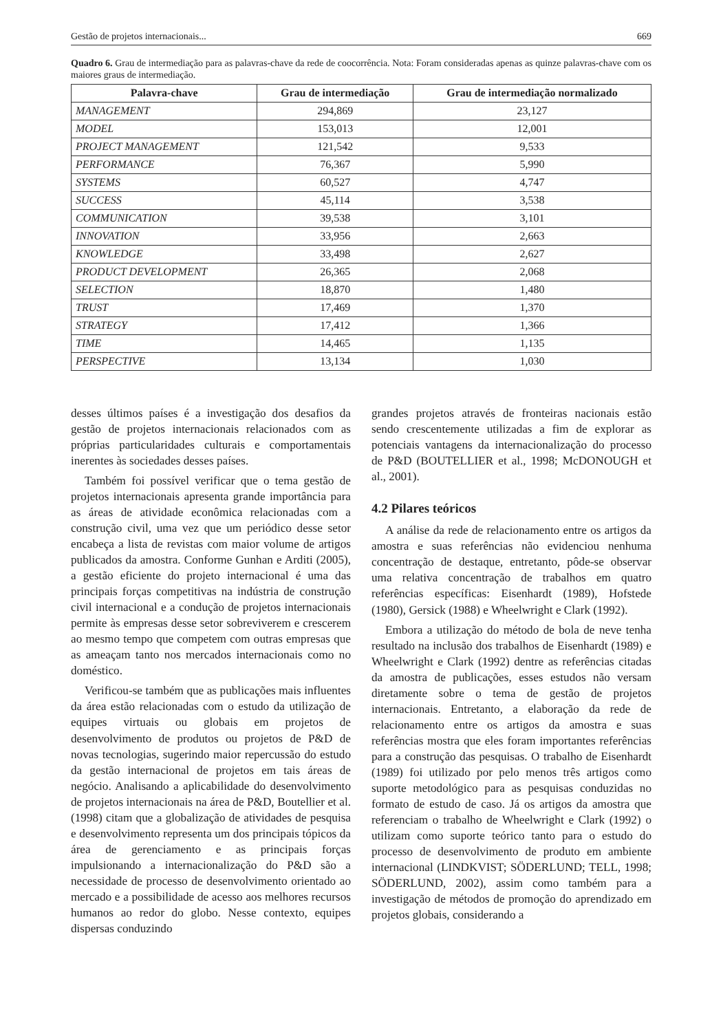Gestão de projetos internacionais... 669
Quadro 6. Grau de intermediação para as palavras-chave da rede de coocorrência. Nota: Foram consideradas apenas as quinze palavras-chave com os maiores graus de intermediação.
| Palavra-chave | Grau de intermediação | Grau de intermediação normalizado |
| --- | --- | --- |
| MANAGEMENT | 294,869 | 23,127 |
| MODEL | 153,013 | 12,001 |
| PROJECT MANAGEMENT | 121,542 | 9,533 |
| PERFORMANCE | 76,367 | 5,990 |
| SYSTEMS | 60,527 | 4,747 |
| SUCCESS | 45,114 | 3,538 |
| COMMUNICATION | 39,538 | 3,101 |
| INNOVATION | 33,956 | 2,663 |
| KNOWLEDGE | 33,498 | 2,627 |
| PRODUCT DEVELOPMENT | 26,365 | 2,068 |
| SELECTION | 18,870 | 1,480 |
| TRUST | 17,469 | 1,370 |
| STRATEGY | 17,412 | 1,366 |
| TIME | 14,465 | 1,135 |
| PERSPECTIVE | 13,134 | 1,030 |
desses últimos países é a investigação dos desafios da gestão de projetos internacionais relacionados com as próprias particularidades culturais e comportamentais inerentes às sociedades desses países.
Também foi possível verificar que o tema gestão de projetos internacionais apresenta grande importância para as áreas de atividade econômica relacionadas com a construção civil, uma vez que um periódico desse setor encabeça a lista de revistas com maior volume de artigos publicados da amostra. Conforme Gunhan e Arditi (2005), a gestão eficiente do projeto internacional é uma das principais forças competitivas na indústria de construção civil internacional e a condução de projetos internacionais permite às empresas desse setor sobreviverem e crescerem ao mesmo tempo que competem com outras empresas que as ameaçam tanto nos mercados internacionais como no doméstico.
Verificou-se também que as publicações mais influentes da área estão relacionadas com o estudo da utilização de equipes virtuais ou globais em projetos de desenvolvimento de produtos ou projetos de P&D de novas tecnologias, sugerindo maior repercussão do estudo da gestão internacional de projetos em tais áreas de negócio. Analisando a aplicabilidade do desenvolvimento de projetos internacionais na área de P&D, Boutellier et al. (1998) citam que a globalização de atividades de pesquisa e desenvolvimento representa um dos principais tópicos da área de gerenciamento e as principais forças impulsionando a internacionalização do P&D são a necessidade de processo de desenvolvimento orientado ao mercado e a possibilidade de acesso aos melhores recursos humanos ao redor do globo. Nesse contexto, equipes dispersas conduzindo
grandes projetos através de fronteiras nacionais estão sendo crescentemente utilizadas a fim de explorar as potenciais vantagens da internacionalização do processo de P&D (BOUTELLIER et al., 1998; McDONOUGH et al., 2001).
4.2 Pilares teóricos
A análise da rede de relacionamento entre os artigos da amostra e suas referências não evidenciou nenhuma concentração de destaque, entretanto, pôde-se observar uma relativa concentração de trabalhos em quatro referências específicas: Eisenhardt (1989), Hofstede (1980), Gersick (1988) e Wheelwright e Clark (1992).
Embora a utilização do método de bola de neve tenha resultado na inclusão dos trabalhos de Eisenhardt (1989) e Wheelwright e Clark (1992) dentre as referências citadas da amostra de publicações, esses estudos não versam diretamente sobre o tema de gestão de projetos internacionais. Entretanto, a elaboração da rede de relacionamento entre os artigos da amostra e suas referências mostra que eles foram importantes referências para a construção das pesquisas. O trabalho de Eisenhardt (1989) foi utilizado por pelo menos três artigos como suporte metodológico para as pesquisas conduzidas no formato de estudo de caso. Já os artigos da amostra que referenciam o trabalho de Wheelwright e Clark (1992) o utilizam como suporte teórico tanto para o estudo do processo de desenvolvimento de produto em ambiente internacional (LINDKVIST; SÖDERLUND; TELL, 1998; SÖDERLUND, 2002), assim como também para a investigação de métodos de promoção do aprendizado em projetos globais, considerando a